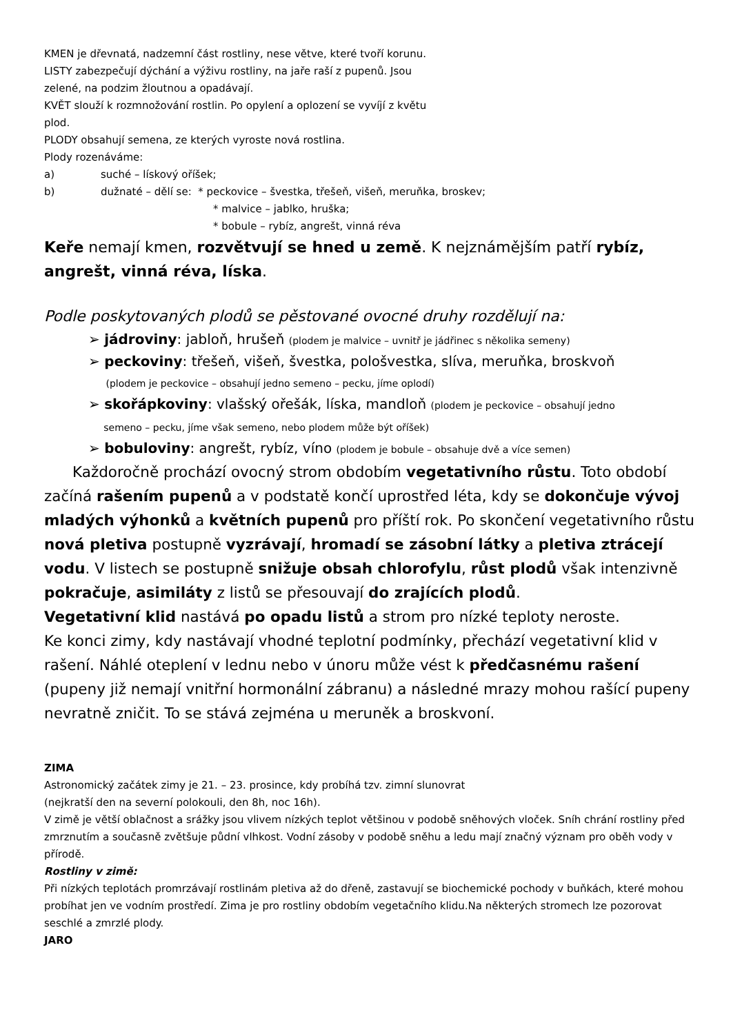KMEN je dřevnatá, nadzemní část rostliny, nese větve, které tvoří korunu.
LISTY zabezpečují dýchání a výživu rostliny, na jaře raší z pupenů. Jsou
zelené, na podzim žloutnou a opadávají.
KVĚT slouží k rozmnožování rostlin. Po opylení a oplození se vyvíjí z květu
plod.
PLODY obsahují semena, ze kterých vyroste nová rostlina.
Plody rozenáváme:
a) suché – lískový oříšek;
b) dužnaté – dělí se: * peckovice – švestka, třešeň, višeň, meruňka, broskev;
* malvice – jablko, hruška;
* bobule – rybíz, angrešt, vinná réva
Keře nemají kmen, rozvětvují se hned u země. K nejznámějším patří rybíz, angrešt, vinná réva, líska.
Podle poskytovaných plodů se pěstované ovocné druhy rozdělují na:
➢ jádroviny: jabloň, hrušeň (plodem je malvice – uvnitř je jádřinec s několika semeny)
➢ peckoviny: třešeň, višeň, švestka, pološvestka, slíva, meruňka, broskvoň
(plodem je peckovice – obsahují jedno semeno – pecku, jíme oplodí)
➢ skořápkoviny: vlašský ořešák, líska, mandloň (plodem je peckovice – obsahují jedno
semeno – pecku, jíme však semeno, nebo plodem může být oříšek)
➢ bobuloviny: angrešt, rybíz, víno (plodem je bobule – obsahuje dvě a více semen)
Každoročně prochází ovocný strom obdobím vegetativního růstu. Toto období začíná rašením pupenů a v podstatě končí uprostřed léta, kdy se dokončuje vývoj mladých výhonků a květních pupenů pro příští rok. Po skončení vegetativního růstu nová pletiva postupně vyzrávají, hromadí se zásobní látky a pletiva ztrácejí vodu. V listech se postupně snižuje obsah chlorofylu, růst plodů však intenzivně pokračuje, asimiláty z listů se přesouvají do zrajících plodů.
Vegetativní klid nastává po opadu listů a strom pro nízké teploty neroste.
Ke konci zimy, kdy nastávají vhodné teplotní podmínky, přechází vegetativní klid v rašení. Náhlé oteplení v lednu nebo v únoru může vést k předčasnému rašení (pupeny již nemají vnitřní hormonální zábranu) a následné mrazy mohou rašící pupeny nevratně zničit. To se stává zejména u meruněk a broskvoní.
ZIMA
Astronomický začátek zimy je 21. – 23. prosince, kdy probíhá tzv. zimní slunovrat
(nejkratší den na severní polokouli, den 8h, noc 16h).
V zimě je větší oblačnost a srážky jsou vlivem nízkých teplot většinou v podobě sněhových vloček. Sníh chrání rostliny před zmrznutím a současně zvětšuje půdní vlhkost. Vodní zásoby v podobě sněhu a ledu mají značný význam pro oběh vody v přírodě.
Rostliny v zimě:
Při nízkých teplotách promrzávají rostlinám pletiva až do dřeně, zastavují se biochemické pochody v buňkách, které mohou probíhat jen ve vodním prostředí. Zima je pro rostliny obdobím vegetačního klidu.Na některých stromech lze pozorovat seschlé a zmrzlé plody.
JARO